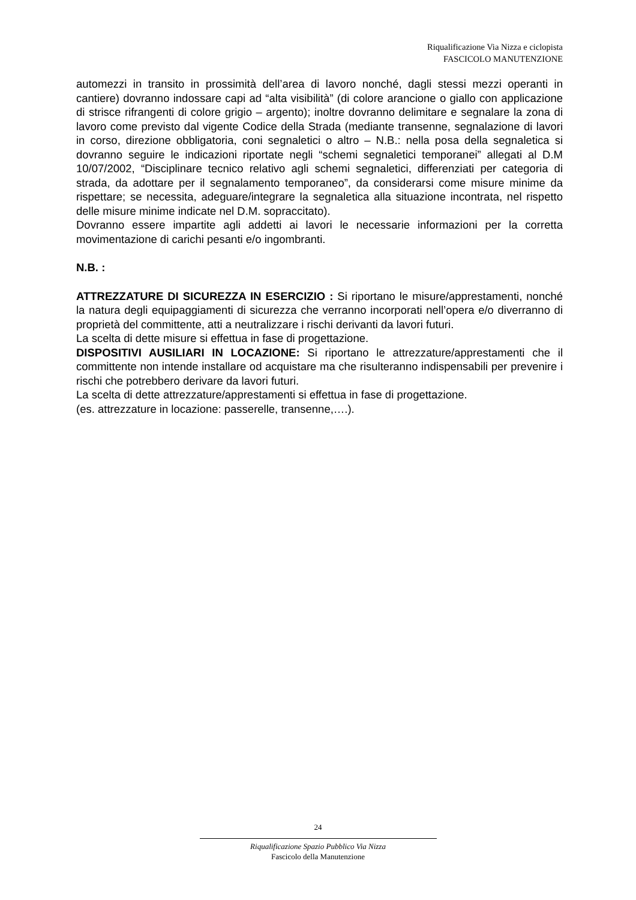Riqualificazione Via Nizza e ciclopista
FASCICOLO MANUTENZIONE
automezzi in transito in prossimità dell’area di lavoro nonché, dagli stessi mezzi operanti in cantiere) dovranno indossare capi ad “alta visibilità” (di colore arancione o giallo con applicazione di strisce rifrangenti di colore grigio – argento); inoltre dovranno delimitare e segnalare la zona di lavoro come previsto dal vigente Codice della Strada (mediante transenne, segnalazione di lavori in corso, direzione obbligatoria, coni segnaletici o altro – N.B.: nella posa della segnaletica si dovranno seguire le indicazioni riportate negli “schemi segnaletici temporanei” allegati al D.M 10/07/2002, “Disciplinare tecnico relativo agli schemi segnaletici, differenziati per categoria di strada, da adottare per il segnalamento temporaneo”, da considerarsi come misure minime da rispettare; se necessita, adeguare/integrare la segnaletica alla situazione incontrata, nel rispetto delle misure minime indicate nel D.M. sopraccitato).
Dovranno essere impartite agli addetti ai lavori le necessarie informazioni per la corretta movimentazione di carichi pesanti e/o ingombranti.
N.B. :
ATTREZZATURE DI SICUREZZA IN ESERCIZIO : Si riportano le misure/apprestamenti, nonché la natura degli equipaggiamenti di sicurezza che verranno incorporati nell’opera e/o diverranno di proprietà del committente, atti a neutralizzare i rischi derivanti da lavori futuri.
La scelta di dette misure si effettua in fase di progettazione.
DISPOSITIVI AUSILIARI IN LOCAZIONE: Si riportano le attrezzature/apprestamenti che il committente non intende installare od acquistare ma che risulteranno indispensabili per prevenire i rischi che potrebbero derivare da lavori futuri.
La scelta di dette attrezzature/apprestamenti si effettua in fase di progettazione.
(es. attrezzature in locazione: passerelle, transenne,….).
24
Riqualificazione Spazio Pubblico Via Nizza
Fascicolo della Manutenzione